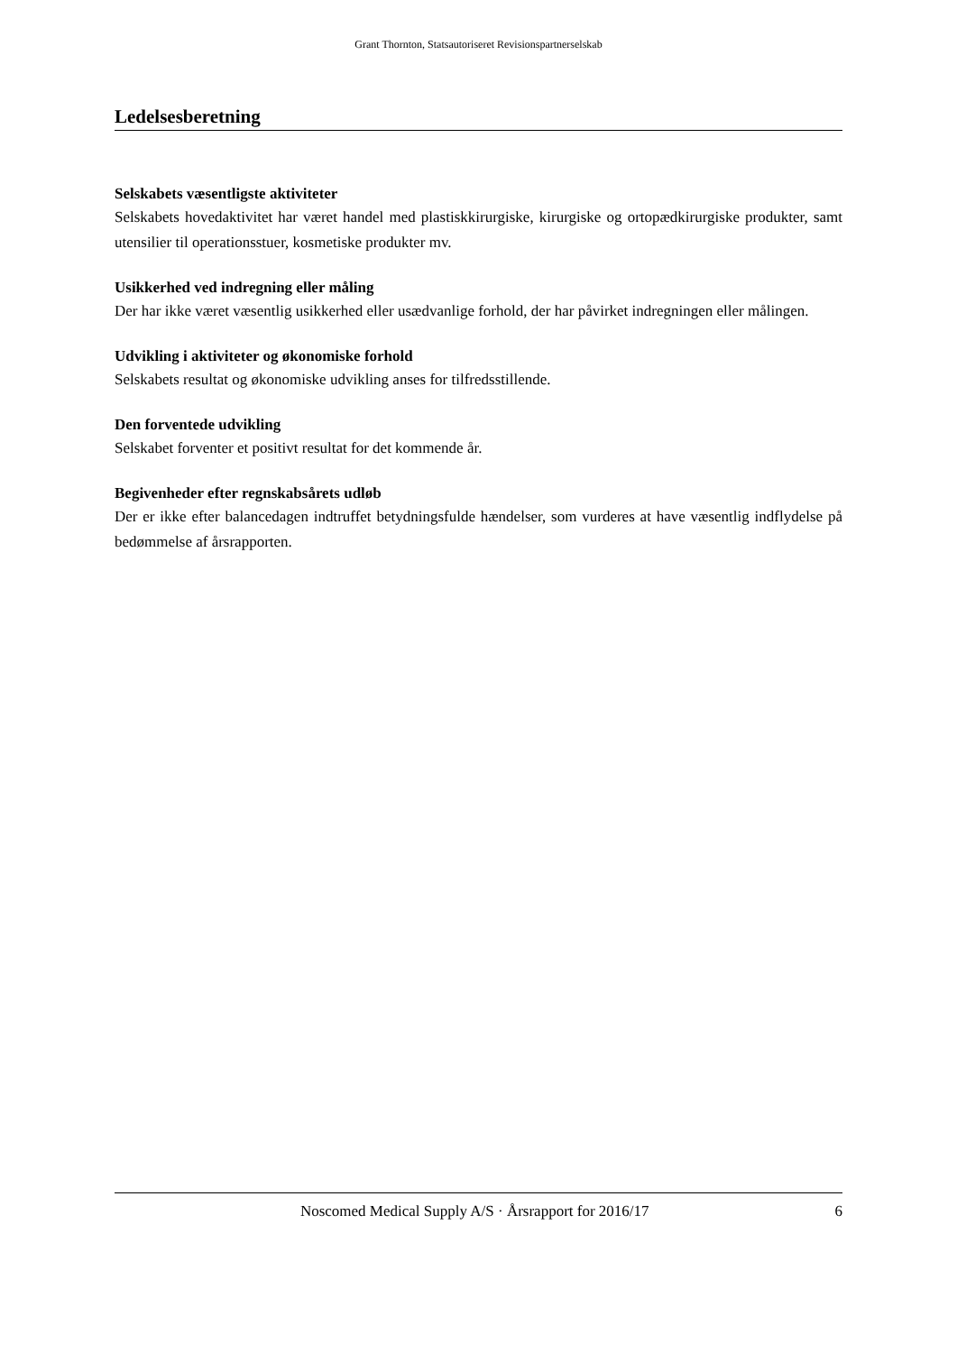Grant Thornton, Statsautoriseret Revisionspartnerselskab
Ledelsesberetning
Selskabets væsentligste aktiviteter
Selskabets hovedaktivitet har været handel med plastiskkirurgiske, kirurgiske og ortopædkirurgiske produkter, samt utensilier til operationsstuer, kosmetiske produkter mv.
Usikkerhed ved indregning eller måling
Der har ikke været væsentlig usikkerhed eller usædvanlige forhold, der har påvirket indregningen eller målingen.
Udvikling i aktiviteter og økonomiske forhold
Selskabets resultat og økonomiske udvikling anses for tilfredsstillende.
Den forventede udvikling
Selskabet forventer et positivt resultat for det kommende år.
Begivenheder efter regnskabsårets udløb
Der er ikke efter balancedagen indtruffet betydningsfulde hændelser, som vurderes at have væsentlig indflydelse på bedømmelse af årsrapporten.
Noscomed Medical Supply A/S · Årsrapport for 2016/17 6